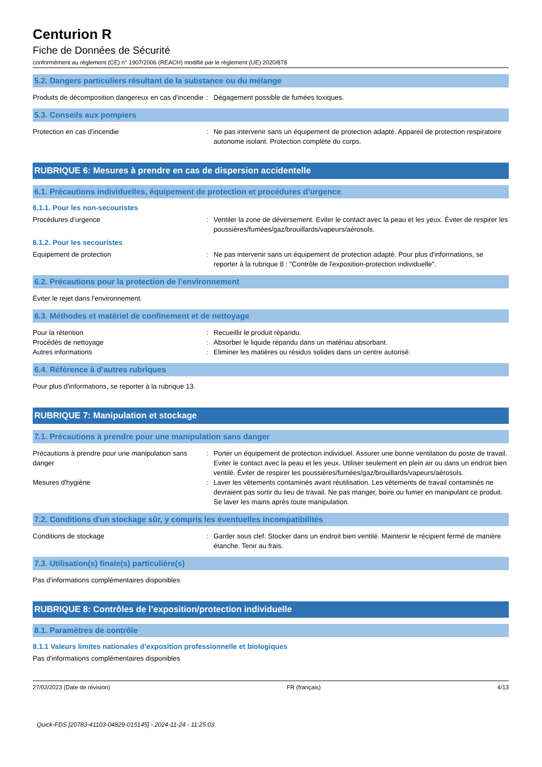Centurion R
Fiche de Données de Sécurité
conformément au règlement (CE) n° 1907/2006 (REACH) modifié par le règlement (UE) 2020/878
5.2. Dangers particuliers résultant de la substance ou du mélange
Produits de décomposition dangereux en cas d'incendie
: Dégagement possible de fumées toxiques.
5.3. Conseils aux pompiers
Protection en cas d'incendie : Ne pas intervenir sans un équipement de protection adapté. Appareil de protection respiratoire autonome isolant. Protection complète du corps.
RUBRIQUE 6: Mesures à prendre en cas de dispersion accidentelle
6.1. Précautions individuelles, équipement de protection et procédures d’urgence
6.1.1. Pour les non-secouristes
Procédures d’urgence : Ventiler la zone de déversement. Eviter le contact avec la peau et les yeux. Éviter de respirer les poussières/fumées/gaz/brouillards/vapeurs/aérosols.
6.1.2. Pour les secouristes
Equipement de protection : Ne pas intervenir sans un équipement de protection adapté. Pour plus d'informations, se reporter à la rubrique 8 : "Contrôle de l'exposition-protection individuelle".
6.2. Précautions pour la protection de l’environnement
Éviter le rejet dans l'environnement.
6.3. Méthodes et matériel de confinement et de nettoyage
Pour la rétention : Recueillir le produit répandu.
Procédés de nettoyage : Absorber le liquide répandu dans un matériau absorbant.
Autres informations : Eliminer les matières ou résidus solides dans un centre autorisé.
6.4. Référence à d'autres rubriques
Pour plus d'informations, se reporter à la rubrique 13.
RUBRIQUE 7: Manipulation et stockage
7.1. Précautions à prendre pour une manipulation sans danger
Précautions à prendre pour une manipulation sans danger
: Porter un équipement de protection individuel. Assurer une bonne ventilation du poste de travail. Eviter le contact avec la peau et les yeux. Utiliser seulement en plein air ou dans un endroit bien ventilé. Éviter de respirer les poussières/fumées/gaz/brouillards/vapeurs/aérosols.
Mesures d'hygiène : Laver les vêtements contaminés avant réutilisation. Les vêtements de travail contaminés ne devraient pas sortir du lieu de travail. Ne pas manger, boire ou fumer en manipulant ce produit. Se laver les mains après toute manipulation.
7.2. Conditions d'un stockage sûr, y compris les éventuelles incompatibilités
Conditions de stockage : Garder sous clef. Stocker dans un endroit bien ventilé. Maintenir le récipient fermé de manière étanche. Tenir au frais.
7.3. Utilisation(s) finale(s) particulière(s)
Pas d'informations complémentaires disponibles
RUBRIQUE 8: Contrôles de l’exposition/protection individuelle
8.1. Paramètres de contrôle
8.1.1 Valeurs limites nationales d’exposition professionnelle et biologiques
Pas d'informations complémentaires disponibles
27/02/2023 (Date de révision) FR (français) 4/13
Quick-FDS [20783-41103-04829-015145] - 2024-11-24 - 11:25:03